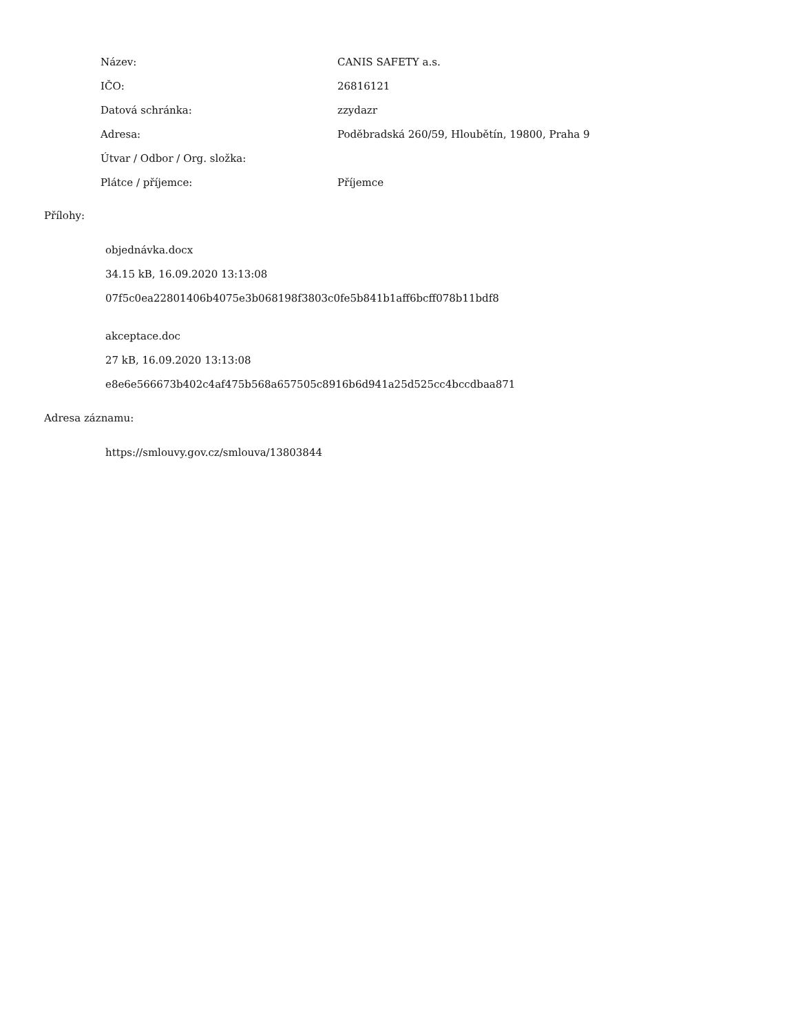| Název: | CANIS SAFETY a.s. |
| IČO: | 26816121 |
| Datová schránka: | zzydazr |
| Adresa: | Poděbradská 260/59, Hloubětín, 19800, Praha 9 |
| Útvar / Odbor / Org. složka: | |
| Plátce / příjemce: | Příjemce |
Přílohy:
objednávka.docx
34.15 kB, 16.09.2020 13:13:08
07f5c0ea22801406b4075e3b068198f3803c0fe5b841b1aff6bcff078b11bdf8
akceptace.doc
27 kB, 16.09.2020 13:13:08
e8e6e566673b402c4af475b568a657505c8916b6d941a25d525cc4bccdbaa871
Adresa záznamu:
https://smlouvy.gov.cz/smlouva/13803844